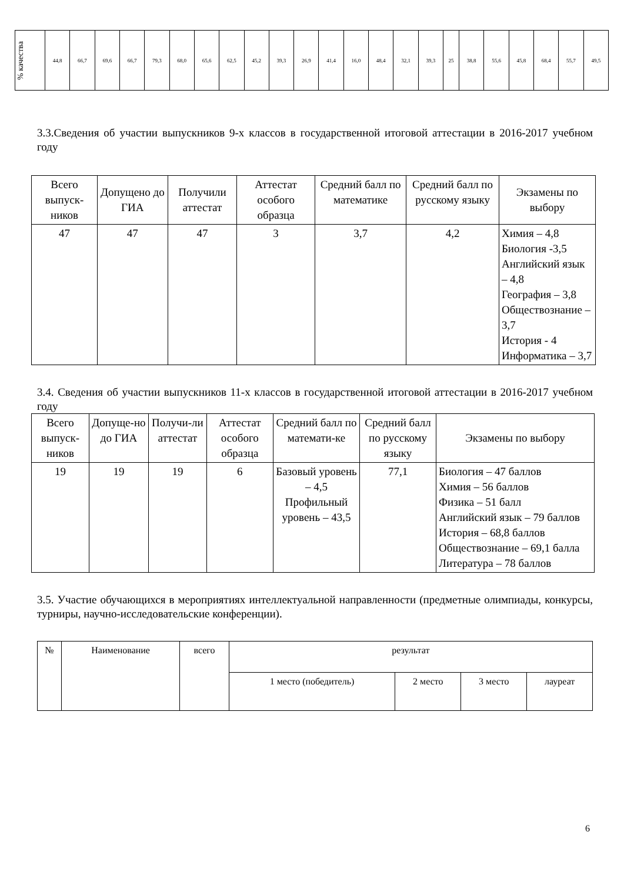| % качества | 44,8 | 66,7 | 69,6 | 66,7 | 79,3 | 68,0 | 65,6 | 62,5 | 45,2 | 39,3 | 26,9 | 41,4 | 16,0 | 48,4 | 32,1 | 39,3 | 25 | 38,8 | 55,6 | 45,8 | 68,4 | 55,7 | 49,5 |
3.3.Сведения об участии выпускников 9-х классов в государственной итоговой аттестации в 2016-2017 учебном году
| Всего выпуск-ников | Допущено до ГИА | Получили аттестат | Аттестат особого образца | Средний балл по математике | Средний балл по русскому языку | Экзамены по выбору |
| 47 | 47 | 47 | 3 | 3,7 | 4,2 | Химия – 4,8 Биология -3,5 Английский язык – 4,8 География – 3,8 Обществознание – 3,7 История - 4 Информатика – 3,7 |
3.4. Сведения об участии выпускников 11-х классов в государственной итоговой аттестации в 2016-2017 учебном году
| Всего выпуск-ников | Допуще-но до ГИА | Получи-ли аттестат | Аттестат особого образца | Средний балл по математи-ке | Средний балл по русскому языку | Экзамены по выбору |
| 19 | 19 | 19 | 6 | Базовый уровень – 4,5 Профильный уровень – 43,5 | 77,1 | Биология – 47 баллов Химия – 56 баллов Физика – 51 балл Английский язык – 79 баллов История – 68,8 баллов Обществознание – 69,1 балла Литература – 78 баллов |
3.5. Участие обучающихся в мероприятиях интеллектуальной направленности (предметные олимпиады, конкурсы, турниры, научно-исследовательские конференции).
| № | Наименование | всего | результат | | | |
| | | | 1 место (победитель) | 2 место | 3 место | лауреат |
6